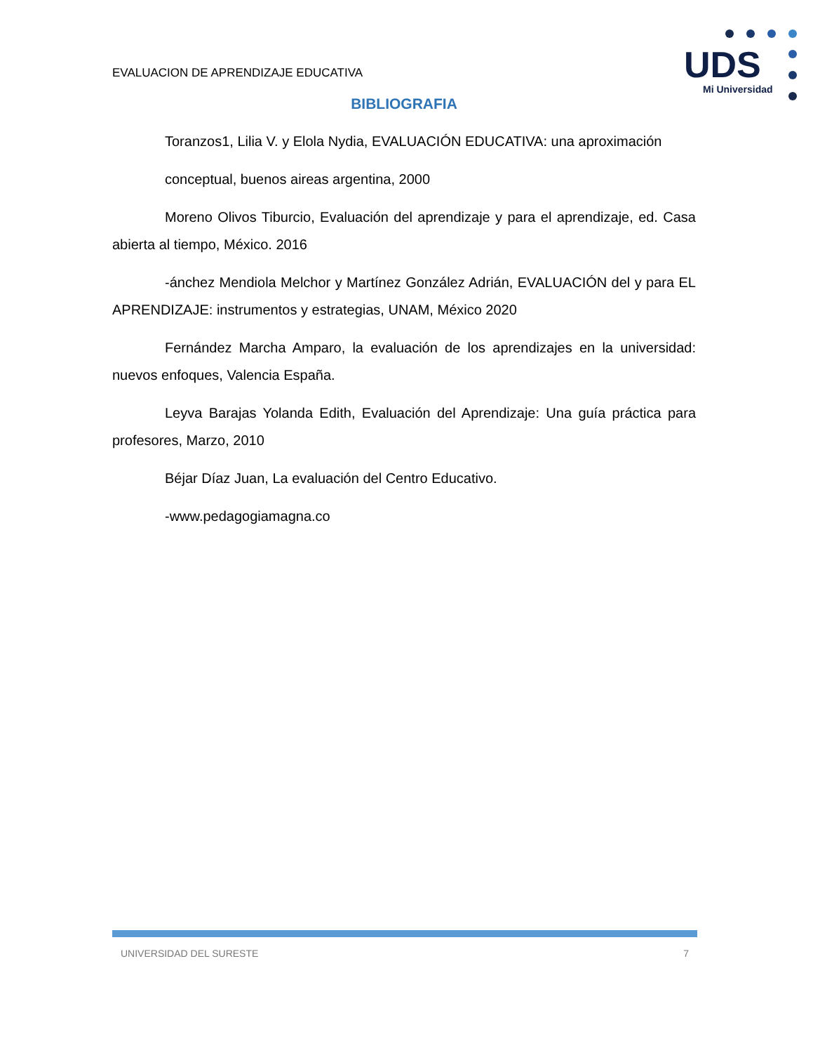EVALUACION DE APRENDIZAJE EDUCATIVA
UDS
Mi Universidad
BIBLIOGRAFIA
Toranzos1, Lilia V. y Elola Nydia, EVALUACIÓN EDUCATIVA: una aproximación
conceptual, buenos aireas argentina, 2000
Moreno Olivos Tiburcio, Evaluación del aprendizaje y para el aprendizaje, ed. Casa abierta al tiempo, México. 2016
-ánchez Mendiola Melchor y Martínez González Adrián, EVALUACIÓN del y para EL APRENDIZAJE: instrumentos y estrategias, UNAM, México 2020
Fernández Marcha Amparo, la evaluación de los aprendizajes en la universidad: nuevos enfoques, Valencia España.
Leyva Barajas Yolanda Edith, Evaluación del Aprendizaje: Una guía práctica para profesores, Marzo, 2010
Béjar Díaz Juan, La evaluación del Centro Educativo.
-www.pedagogiamagna.co
UNIVERSIDAD DEL SURESTE 7